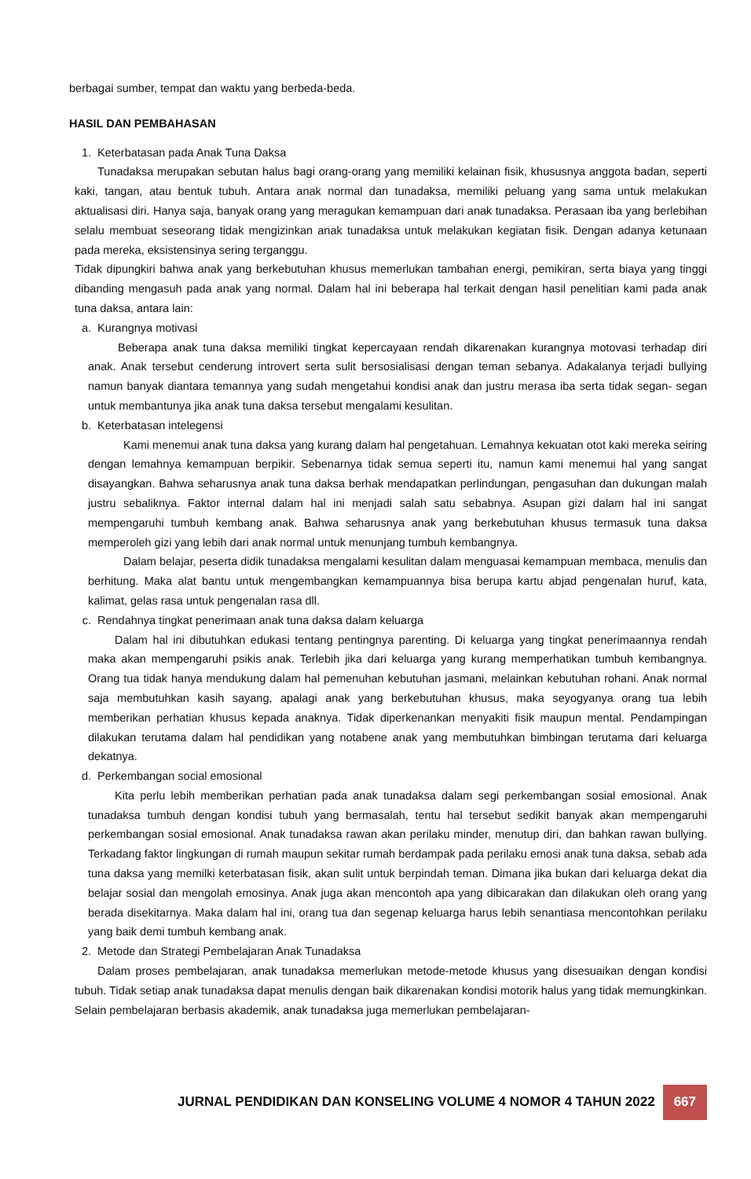berbagai sumber, tempat dan waktu yang berbeda-beda.
HASIL DAN PEMBAHASAN
1. Keterbatasan pada Anak Tuna Daksa
Tunadaksa merupakan sebutan halus bagi orang-orang yang memiliki kelainan fisik, khususnya anggota badan, seperti kaki, tangan, atau bentuk tubuh. Antara anak normal dan tunadaksa, memiliki peluang yang sama untuk melakukan aktualisasi diri. Hanya saja, banyak orang yang meragukan kemampuan dari anak tunadaksa. Perasaan iba yang berlebihan selalu membuat seseorang tidak mengizinkan anak tunadaksa untuk melakukan kegiatan fisik. Dengan adanya ketunaan pada mereka, eksistensinya sering terganggu.
Tidak dipungkiri bahwa anak yang berkebutuhan khusus memerlukan tambahan energi, pemikiran, serta biaya yang tinggi dibanding mengasuh pada anak yang normal. Dalam hal ini beberapa hal terkait dengan hasil penelitian kami pada anak tuna daksa, antara lain:
a. Kurangnya motivasi
Beberapa anak tuna daksa memiliki tingkat kepercayaan rendah dikarenakan kurangnya motovasi terhadap diri anak. Anak tersebut cenderung introvert serta sulit bersosialisasi dengan teman sebanya. Adakalanya terjadi bullying namun banyak diantara temannya yang sudah mengetahui kondisi anak dan justru merasa iba serta tidak segan- segan untuk membantunya jika anak tuna daksa tersebut mengalami kesulitan.
b. Keterbatasan intelegensi
Kami menemui anak tuna daksa yang kurang dalam hal pengetahuan. Lemahnya kekuatan otot kaki mereka seiring dengan lemahnya kemampuan berpikir. Sebenarnya tidak semua seperti itu, namun kami menemui hal yang sangat disayangkan. Bahwa seharusnya anak tuna daksa berhak mendapatkan perlindungan, pengasuhan dan dukungan malah justru sebaliknya. Faktor internal dalam hal ini menjadi salah satu sebabnya. Asupan gizi dalam hal ini sangat mempengaruhi tumbuh kembang anak. Bahwa seharusnya anak yang berkebutuhan khusus termasuk tuna daksa memperoleh gizi yang lebih dari anak normal untuk menunjang tumbuh kembangnya.
Dalam belajar, peserta didik tunadaksa mengalami kesulitan dalam menguasai kemampuan membaca, menulis dan berhitung. Maka alat bantu untuk mengembangkan kemampuannya bisa berupa kartu abjad pengenalan huruf, kata, kalimat, gelas rasa untuk pengenalan rasa dll.
c. Rendahnya tingkat penerimaan anak tuna daksa dalam keluarga
Dalam hal ini dibutuhkan edukasi tentang pentingnya parenting. Di keluarga yang tingkat penerimaannya rendah maka akan mempengaruhi psikis anak. Terlebih jika dari keluarga yang kurang memperhatikan tumbuh kembangnya. Orang tua tidak hanya mendukung dalam hal pemenuhan kebutuhan jasmani, melainkan kebutuhan rohani. Anak normal saja membutuhkan kasih sayang, apalagi anak yang berkebutuhan khusus, maka seyogyanya orang tua lebih memberikan perhatian khusus kepada anaknya. Tidak diperkenankan menyakiti fisik maupun mental. Pendampingan dilakukan terutama dalam hal pendidikan yang notabene anak yang membutuhkan bimbingan terutama dari keluarga dekatnya.
d. Perkembangan social emosional
Kita perlu lebih memberikan perhatian pada anak tunadaksa dalam segi perkembangan sosial emosional. Anak tunadaksa tumbuh dengan kondisi tubuh yang bermasalah, tentu hal tersebut sedikit banyak akan mempengaruhi perkembangan sosial emosional. Anak tunadaksa rawan akan perilaku minder, menutup diri, dan bahkan rawan bullying. Terkadang faktor lingkungan di rumah maupun sekitar rumah berdampak pada perilaku emosi anak tuna daksa, sebab ada tuna daksa yang memilki keterbatasan fisik, akan sulit untuk berpindah teman. Dimana jika bukan dari keluarga dekat dia belajar sosial dan mengolah emosinya. Anak juga akan mencontoh apa yang dibicarakan dan dilakukan oleh orang yang berada disekitarnya. Maka dalam hal ini, orang tua dan segenap keluarga harus lebih senantiasa mencontohkan perilaku yang baik demi tumbuh kembang anak.
2. Metode dan Strategi Pembelajaran Anak Tunadaksa
Dalam proses pembelajaran, anak tunadaksa memerlukan metode-metode khusus yang disesuaikan dengan kondisi tubuh. Tidak setiap anak tunadaksa dapat menulis dengan baik dikarenakan kondisi motorik halus yang tidak memungkinkan. Selain pembelajaran berbasis akademik, anak tunadaksa juga memerlukan pembelajaran-
JURNAL PENDIDIKAN DAN KONSELING VOLUME 4 NOMOR 4 TAHUN 2022 667